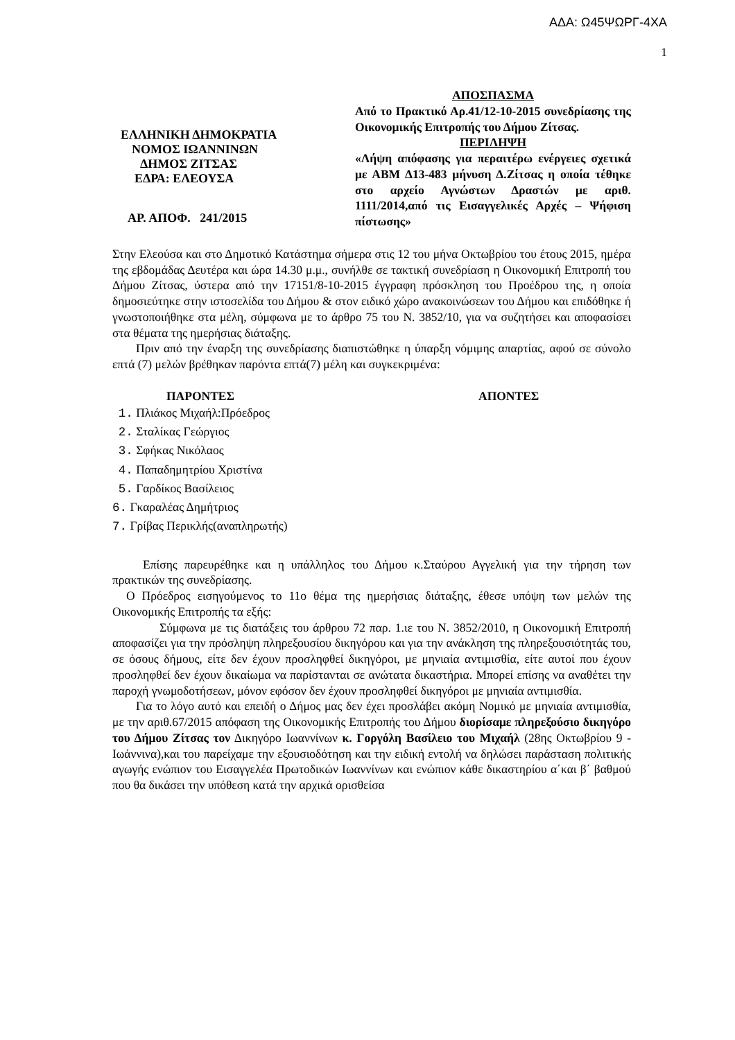ΑΔΑ: Ω45ΨΩΡΓ-4ΧΑ
1
ΕΛΛΗΝΙΚΗ ΔΗΜΟΚΡΑΤΙΑ
ΝΟΜΟΣ ΙΩΑΝΝΙΝΩΝ
ΔΗΜΟΣ ΖΙΤΣΑΣ
ΕΔΡΑ: ΕΛΕΟΥΣΑ
ΑΡ. ΑΠΟΦ. 241/2015
ΑΠΟΣΠΑΣΜΑ
Από το Πρακτικό Αρ.41/12-10-2015 συνεδρίασης της Οικονομικής Επιτροπής του Δήμου Ζίτσας.
ΠΕΡΙΛΗΨΗ
«Λήψη απόφασης για περαιτέρω ενέργειες σχετικά με ΑΒΜ Δ13-483 μήνυση Δ.Ζίτσας η οποία τέθηκε στο αρχείο Αγνώστων Δραστών με αριθ. 1111/2014,από τις Εισαγγελικές Αρχές – Ψήφιση πίστωσης»
Στην Ελεούσα και στο Δημοτικό Κατάστημα σήμερα στις 12 του μήνα Οκτωβρίου του έτους 2015, ημέρα της εβδομάδας Δευτέρα και ώρα 14.30 μ.μ., συνήλθε σε τακτική συνεδρίαση η Οικονομική Επιτροπή του Δήμου Ζίτσας, ύστερα από την 17151/8-10-2015 έγγραφη πρόσκληση του Προέδρου της, η οποία δημοσιεύτηκε στην ιστοσελίδα του Δήμου & στον ειδικό χώρο ανακοινώσεων του Δήμου και επιδόθηκε ή γνωστοποιήθηκε στα μέλη, σύμφωνα με το άρθρο 75 του Ν. 3852/10, για να συζητήσει και αποφασίσει στα θέματα της ημερήσιας διάταξης.
Πριν από την έναρξη της συνεδρίασης διαπιστώθηκε η ύπαρξη νόμιμης απαρτίας, αφού σε σύνολο επτά (7) μελών βρέθηκαν παρόντα επτά(7) μέλη και συγκεκριμένα:
ΠΑΡΟΝΤΕΣ ΑΠΟΝΤΕΣ
1. Πλιάκος Μιχαήλ:Πρόεδρος
2. Σταλίκας Γεώργιος
3. Σφήκας Νικόλαος
4. Παπαδημητρίου Χριστίνα
5. Γαρδίκος Βασίλειος
6. Γκαραλέας Δημήτριος
7. Γρίβας Περικλής(αναπληρωτής)
Επίσης παρευρέθηκε και η υπάλληλος του Δήμου κ.Σταύρου Αγγελική για την τήρηση των πρακτικών της συνεδρίασης.
Ο Πρόεδρος εισηγούμενος το 11ο θέμα της ημερήσιας διάταξης, έθεσε υπόψη των μελών της Οικονομικής Επιτροπής τα εξής:
Σύμφωνα με τις διατάξεις του άρθρου 72 παρ. 1.ιε του Ν. 3852/2010, η Οικονομική Επιτροπή αποφασίζει για την πρόσληψη πληρεξουσίου δικηγόρου και για την ανάκληση της πληρεξουσιότητάς του, σε όσους δήμους, είτε δεν έχουν προσληφθεί δικηγόροι, με μηνιαία αντιμισθία, είτε αυτοί που έχουν προσληφθεί δεν έχουν δικαίωμα να παρίστανται σε ανώτατα δικαστήρια. Μπορεί επίσης να αναθέτει την παροχή γνωμοδοτήσεων, μόνον εφόσον δεν έχουν προσληφθεί δικηγόροι με μηνιαία αντιμισθία.
Για το λόγο αυτό και επειδή ο Δήμος μας δεν έχει προσλάβει ακόμη Νομικό με μηνιαία αντιμισθία, με την αριθ.67/2015 απόφαση της Οικονομικής Επιτροπής του Δήμου διορίσαμε πληρεξούσιο δικηγόρο του Δήμου Ζίτσας τον Δικηγόρο Ιωαννίνων κ. Γοργόλη Βασίλειο του Μιχαήλ (28ης Οκτωβρίου 9 - Ιωάννινα),και του παρείχαμε την εξουσιοδότηση και την ειδική εντολή να δηλώσει παράσταση πολιτικής αγωγής ενώπιον του Εισαγγελέα Πρωτοδικών Ιωαννίνων και ενώπιον κάθε δικαστηρίου α΄και β΄ βαθμού που θα δικάσει την υπόθεση κατά την αρχικά ορισθείσα